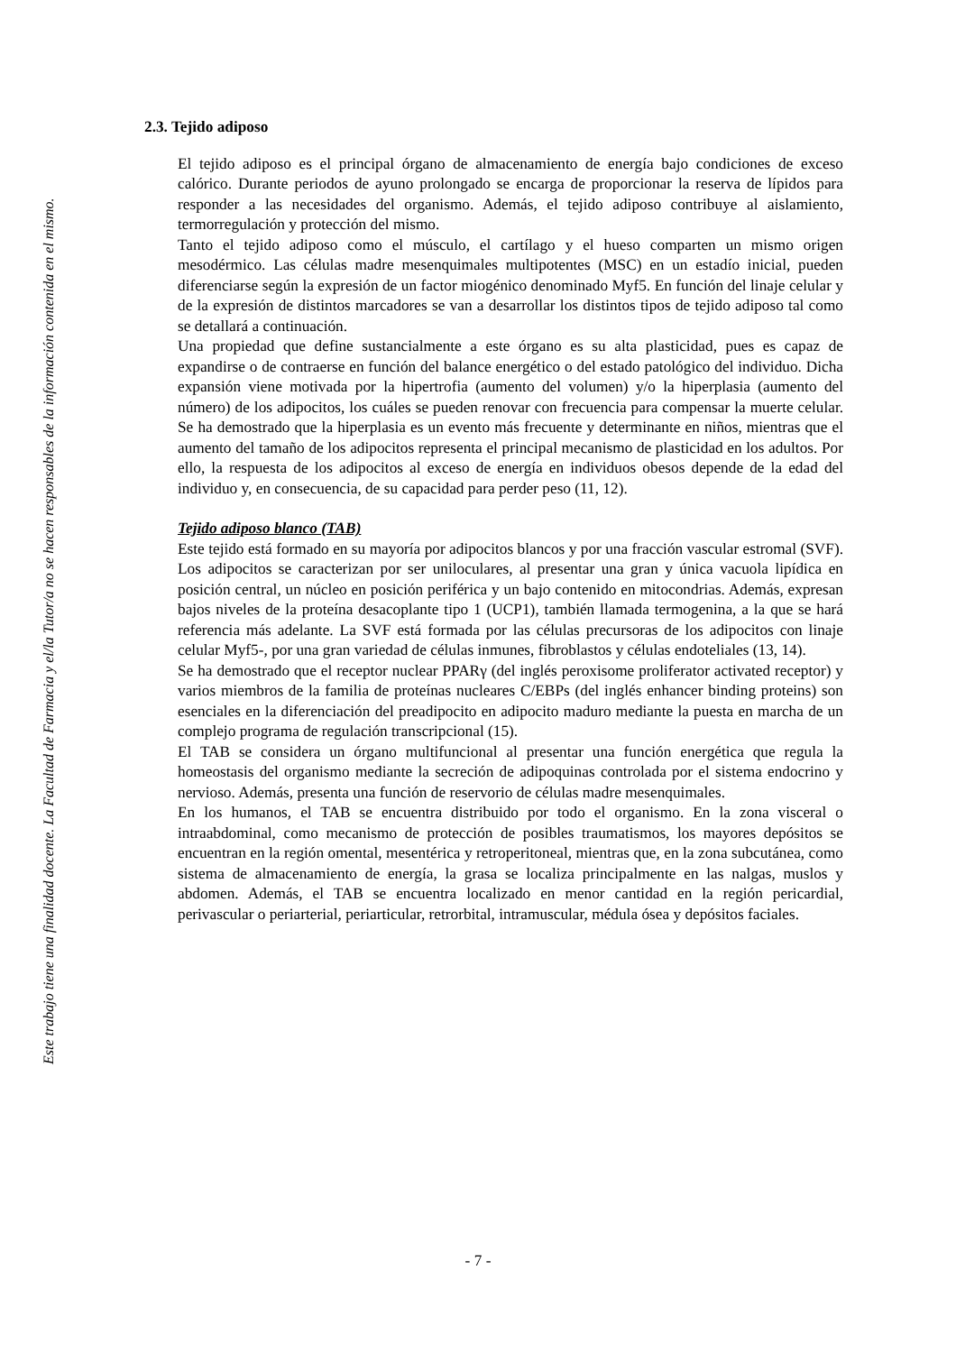Este trabajo tiene una finalidad docente. La Facultad de Farmacia y el/la Tutor/a no se hacen responsables de la información contenida en el mismo.
2.3. Tejido adiposo
El tejido adiposo es el principal órgano de almacenamiento de energía bajo condiciones de exceso calórico. Durante periodos de ayuno prolongado se encarga de proporcionar la reserva de lípidos para responder a las necesidades del organismo. Además, el tejido adiposo contribuye al aislamiento, termorregulación y protección del mismo.
Tanto el tejido adiposo como el músculo, el cartílago y el hueso comparten un mismo origen mesodérmico. Las células madre mesenquimales multipotentes (MSC) en un estadío inicial, pueden diferenciarse según la expresión de un factor miogénico denominado Myf5. En función del linaje celular y de la expresión de distintos marcadores se van a desarrollar los distintos tipos de tejido adiposo tal como se detallará a continuación.
Una propiedad que define sustancialmente a este órgano es su alta plasticidad, pues es capaz de expandirse o de contraerse en función del balance energético o del estado patológico del individuo. Dicha expansión viene motivada por la hipertrofia (aumento del volumen) y/o la hiperplasia (aumento del número) de los adipocitos, los cuáles se pueden renovar con frecuencia para compensar la muerte celular. Se ha demostrado que la hiperplasia es un evento más frecuente y determinante en niños, mientras que el aumento del tamaño de los adipocitos representa el principal mecanismo de plasticidad en los adultos. Por ello, la respuesta de los adipocitos al exceso de energía en individuos obesos depende de la edad del individuo y, en consecuencia, de su capacidad para perder peso (11, 12).
Tejido adiposo blanco (TAB)
Este tejido está formado en su mayoría por adipocitos blancos y por una fracción vascular estromal (SVF). Los adipocitos se caracterizan por ser uniloculares, al presentar una gran y única vacuola lipídica en posición central, un núcleo en posición periférica y un bajo contenido en mitocondrias. Además, expresan bajos niveles de la proteína desacoplante tipo 1 (UCP1), también llamada termogenina, a la que se hará referencia más adelante. La SVF está formada por las células precursoras de los adipocitos con linaje celular Myf5-, por una gran variedad de células inmunes, fibroblastos y células endoteliales (13, 14).
Se ha demostrado que el receptor nuclear PPARγ (del inglés peroxisome proliferator activated receptor) y varios miembros de la familia de proteínas nucleares C/EBPs (del inglés enhancer binding proteins) son esenciales en la diferenciación del preadipocito en adipocito maduro mediante la puesta en marcha de un complejo programa de regulación transcripcional (15).
El TAB se considera un órgano multifuncional al presentar una función energética que regula la homeostasis del organismo mediante la secreción de adipoquinas controlada por el sistema endocrino y nervioso. Además, presenta una función de reservorio de células madre mesenquimales.
En los humanos, el TAB se encuentra distribuido por todo el organismo. En la zona visceral o intraabdominal, como mecanismo de protección de posibles traumatismos, los mayores depósitos se encuentran en la región omental, mesentérica y retroperitoneal, mientras que, en la zona subcutánea, como sistema de almacenamiento de energía, la grasa se localiza principalmente en las nalgas, muslos y abdomen. Además, el TAB se encuentra localizado en menor cantidad en la región pericardial, perivascular o periarterial, periarticular, retrorbital, intramuscular, médula ósea y depósitos faciales.
- 7 -